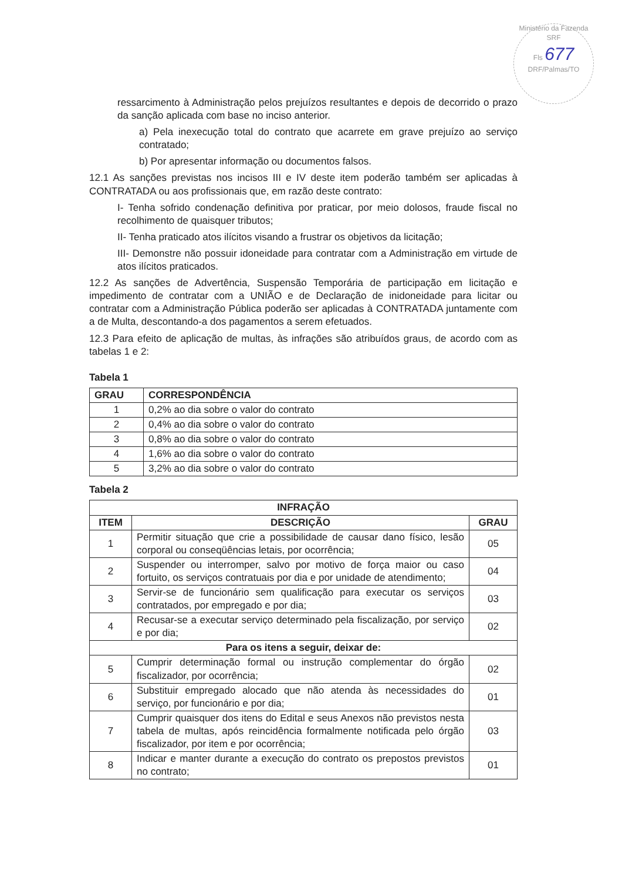Ministério da Fazenda
SRF
Fls 677
DRF/Palmas/TO
ressarcimento à Administração pelos prejuízos resultantes e depois de decorrido o prazo da sanção aplicada com base no inciso anterior.
a) Pela inexecução total do contrato que acarrete em grave prejuízo ao serviço contratado;
b) Por apresentar informação ou documentos falsos.
12.1 As sanções previstas nos incisos III e IV deste item poderão também ser aplicadas à CONTRATADA ou aos profissionais que, em razão deste contrato:
I- Tenha sofrido condenação definitiva por praticar, por meio dolosos, fraude fiscal no recolhimento de quaisquer tributos;
II- Tenha praticado atos ilícitos visando a frustrar os objetivos da licitação;
III- Demonstre não possuir idoneidade para contratar com a Administração em virtude de atos ilícitos praticados.
12.2 As sanções de Advertência, Suspensão Temporária de participação em licitação e impedimento de contratar com a UNIÃO e de Declaração de inidoneidade para licitar ou contratar com a Administração Pública poderão ser aplicadas à CONTRATADA juntamente com a de Multa, descontando-a dos pagamentos a serem efetuados.
12.3 Para efeito de aplicação de multas, às infrações são atribuídos graus, de acordo com as tabelas 1 e 2:
Tabela 1
| GRAU | CORRESPONDÊNCIA |
| --- | --- |
| 1 | 0,2% ao dia sobre o valor do contrato |
| 2 | 0,4% ao dia sobre o valor do contrato |
| 3 | 0,8% ao dia sobre o valor do contrato |
| 4 | 1,6% ao dia sobre o valor do contrato |
| 5 | 3,2% ao dia sobre o valor do contrato |
Tabela 2
| INFRAÇÃO | | |
| --- | --- | --- |
| ITEM | DESCRIÇÃO | GRAU |
| 1 | Permitir situação que crie a possibilidade de causar dano físico, lesão corporal ou conseqüências letais, por ocorrência; | 05 |
| 2 | Suspender ou interromper, salvo por motivo de força maior ou caso fortuito, os serviços contratuais por dia e por unidade de atendimento; | 04 |
| 3 | Servir-se de funcionário sem qualificação para executar os serviços contratados, por empregado e por dia; | 03 |
| 4 | Recusar-se a executar serviço determinado pela fiscalização, por serviço e por dia; | 02 |
| Para os itens a seguir, deixar de: | | |
| 5 | Cumprir determinação formal ou instrução complementar do órgão fiscalizador, por ocorrência; | 02 |
| 6 | Substituir empregado alocado que não atenda às necessidades do serviço, por funcionário e por dia; | 01 |
| 7 | Cumprir quaisquer dos itens do Edital e seus Anexos não previstos nesta tabela de multas, após reincidência formalmente notificada pelo órgão fiscalizador, por item e por ocorrência; | 03 |
| 8 | Indicar e manter durante a execução do contrato os prepostos previstos no contrato; | 01 |